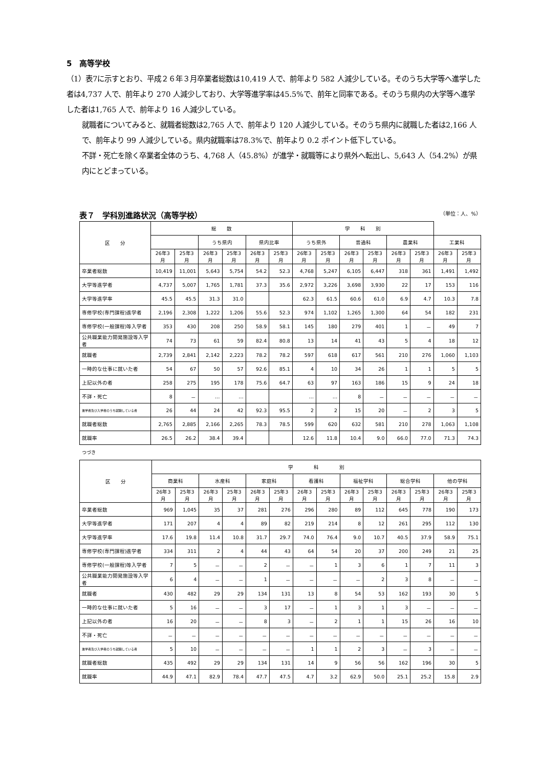5　高等学校
（1）表7に示すとおり、平成２６年３月卒業者総数は10,419 人で、前年より 582 人減少している。そのうち大学等へ進学した者は4,737 人で、前年より 270 人減少しており、大学等進学率は45.5%で、前年と同率である。そのうち県内の大学等へ進学した者は1,765 人で、前年より 16 人減少している。
就職者についてみると、就職者総数は2,765 人で、前年より 120 人減少している。そのうち県内に就職した者は2,166 人で、前年より 99 人減少している。県内就職率は78.3%で、前年より 0.2 ポイント低下している。
不詳・死亡を除く卒業者全体のうち、4,768 人（45.8%）が進学・就職等により県外へ転出し、5,643 人（54.2%）が県内にとどまっている。
表７　学科別進路状況（高等学校） （単位：人、%）
| 区 分 | 総 数 | | | | | | 学 科 別 | | | | | | | |
| --- | --- | --- | --- | --- | --- | --- | --- | --- | --- | --- | --- | --- | --- | --- |
| | | | うち県内 | | 県内比率 | | うち県外 | | 普通科 | | 農業科 | | 工業科 | |
| | 26年3月 | 25年3月 | 26年3月 | 25年3月 | 26年3月 | 25年3月 | 26年3月 | 25年3月 | 26年3月 | 25年3月 | 26年3月 | 25年3月 | 26年3月 | 25年3月 |
| 卒業者総数 | 10,419 | 11,001 | 5,643 | 5,754 | 54.2 | 52.3 | 4,768 | 5,247 | 6,105 | 6,447 | 318 | 361 | 1,491 | 1,492 |
| 大学等進学者 | 4,737 | 5,007 | 1,765 | 1,781 | 37.3 | 35.6 | 2,972 | 3,226 | 3,698 | 3,930 | 22 | 17 | 153 | 116 |
| 大学等進学率 | 45.5 | 45.5 | 31.3 | 31.0 | | | 62.3 | 61.5 | 60.6 | 61.0 | 6.9 | 4.7 | 10.3 | 7.8 |
| 専修学校(専門課程)進学者 | 2,196 | 2,308 | 1,222 | 1,206 | 55.6 | 52.3 | 974 | 1,102 | 1,265 | 1,300 | 64 | 54 | 182 | 231 |
| 専修学校(一般課程)等入学者 | 353 | 430 | 208 | 250 | 58.9 | 58.1 | 145 | 180 | 279 | 401 | 1 | － | 49 | 7 |
| 公共職業能力開発施設等入学者 | 74 | 73 | 61 | 59 | 82.4 | 80.8 | 13 | 14 | 41 | 43 | 5 | 4 | 18 | 12 |
| 就職者 | 2,739 | 2,841 | 2,142 | 2,223 | 78.2 | 78.2 | 597 | 618 | 617 | 561 | 210 | 276 | 1,060 | 1,103 |
| 一時的な仕事に就いた者 | 54 | 67 | 50 | 57 | 92.6 | 85.1 | 4 | 10 | 34 | 26 | 1 | 1 | 5 | 5 |
| 上記以外の者 | 258 | 275 | 195 | 178 | 75.6 | 64.7 | 63 | 97 | 163 | 186 | 15 | 9 | 24 | 18 |
| 不詳・死亡 | 8 | － | … | … | | | … | … | 8 | － | － | － | － | － |
| 進学者及び入学者のうち就職している者 | 26 | 44 | 24 | 42 | 92.3 | 95.5 | 2 | 2 | 15 | 20 | － | 2 | 3 | 5 |
| 就職者総数 | 2,765 | 2,885 | 2,166 | 2,265 | 78.3 | 78.5 | 599 | 620 | 632 | 581 | 210 | 278 | 1,063 | 1,108 |
| 就職率 | 26.5 | 26.2 | 38.4 | 39.4 | | | 12.6 | 11.8 | 10.4 | 9.0 | 66.0 | 77.0 | 71.3 | 74.3 |
つづき
| 区 分 | 学 科 別 | | | | | | | | | | | | | |
| --- | --- | --- | --- | --- | --- | --- | --- | --- | --- | --- | --- | --- | --- | --- |
| | 商業科 | | 水産科 | | 家庭科 | | 看護科 | | 福祉学科 | | 総合学科 | | 他の学科 | |
| | 26年3月 | 25年3月 | 26年3月 | 25年3月 | 26年3月 | 25年3月 | 26年3月 | 25年3月 | 26年3月 | 25年3月 | 26年3月 | 25年3月 | 26年3月 | 25年3月 |
| 卒業者総数 | 969 | 1,045 | 35 | 37 | 281 | 276 | 296 | 280 | 89 | 112 | 645 | 778 | 190 | 173 |
| 大学等進学者 | 171 | 207 | 4 | 4 | 89 | 82 | 219 | 214 | 8 | 12 | 261 | 295 | 112 | 130 |
| 大学等進学率 | 17.6 | 19.8 | 11.4 | 10.8 | 31.7 | 29.7 | 74.0 | 76.4 | 9.0 | 10.7 | 40.5 | 37.9 | 58.9 | 75.1 |
| 専修学校(専門課程)進学者 | 334 | 311 | 2 | 4 | 44 | 43 | 64 | 54 | 20 | 37 | 200 | 249 | 21 | 25 |
| 専修学校(一般課程)等入学者 | 7 | 5 | － | － | 2 | － | － | 1 | 3 | 6 | 1 | 7 | 11 | 3 |
| 公共職業能力開発施設等入学者 | 6 | 4 | － | － | 1 | － | － | － | － | 2 | 3 | 8 | － | － |
| 就職者 | 430 | 482 | 29 | 29 | 134 | 131 | 13 | 8 | 54 | 53 | 162 | 193 | 30 | 5 |
| 一時的な仕事に就いた者 | 5 | 16 | － | － | 3 | 17 | － | 1 | 3 | 1 | 3 | － | － | － |
| 上記以外の者 | 16 | 20 | － | － | 8 | 3 | － | 2 | 1 | 1 | 15 | 26 | 16 | 10 |
| 不詳・死亡 | － | － | － | － | － | － | － | － | － | － | － | － | － | － |
| 進学者及び入学者のうち就職している者 | 5 | 10 | － | － | － | － | 1 | 1 | 2 | 3 | － | 3 | － | － |
| 就職者総数 | 435 | 492 | 29 | 29 | 134 | 131 | 14 | 9 | 56 | 56 | 162 | 196 | 30 | 5 |
| 就職率 | 44.9 | 47.1 | 82.9 | 78.4 | 47.7 | 47.5 | 4.7 | 3.2 | 62.9 | 50.0 | 25.1 | 25.2 | 15.8 | 2.9 |